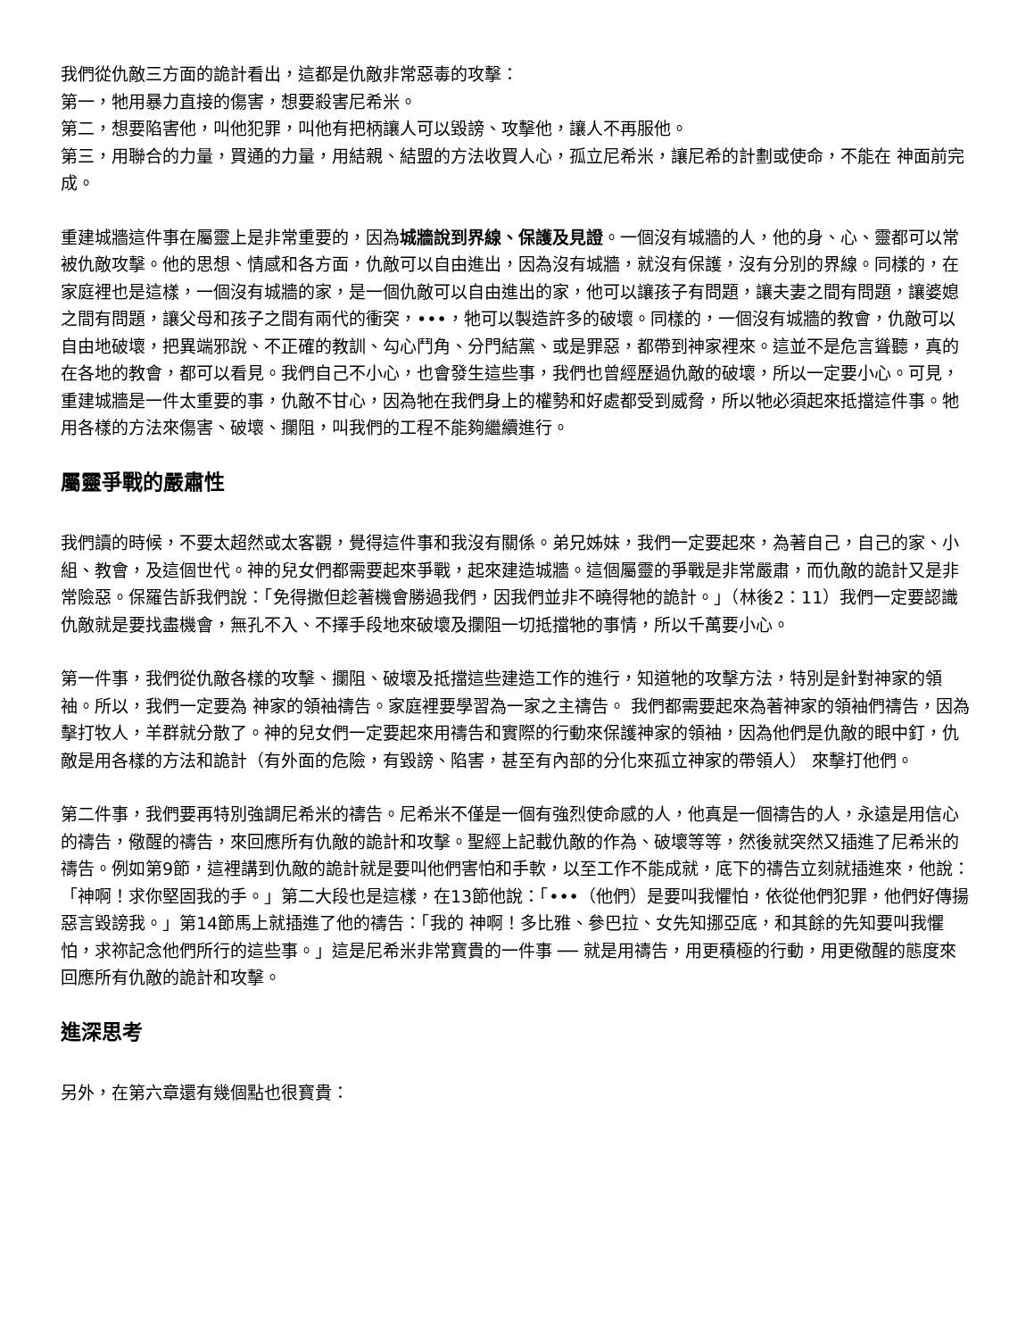我們從仇敵三方面的詭計看出，這都是仇敵非常惡毒的攻擊：
第一，牠用暴力直接的傷害，想要殺害尼希米。
第二，想要陷害他，叫他犯罪，叫他有把柄讓人可以毀謗、攻擊他，讓人不再服他。
第三，用聯合的力量，買通的力量，用結親、結盟的方法收買人心，孤立尼希米，讓尼希的計劃或使命，不能在 神面前完成。
重建城牆這件事在屬靈上是非常重要的，因為城牆說到界線、保護及見證。一個沒有城牆的人，他的身、心、靈都可以常被仇敵攻擊。他的思想、情感和各方面，仇敵可以自由進出，因為沒有城牆，就沒有保護，沒有分別的界線。同樣的，在家庭裡也是這樣，一個沒有城牆的家，是一個仇敵可以自由進出的家，他可以讓孩子有問題，讓夫妻之間有問題，讓婆媳之間有問題，讓父母和孩子之間有兩代的衝突，•••，牠可以製造許多的破壞。同樣的，一個沒有城牆的教會，仇敵可以自由地破壞，把異端邪說、不正確的教訓、勾心鬥角、分門結黨、或是罪惡，都帶到神家裡來。這並不是危言聳聽，真的在各地的教會，都可以看見。我們自己不小心，也會發生這些事，我們也曾經歷過仇敵的破壞，所以一定要小心。可見，重建城牆是一件太重要的事，仇敵不甘心，因為牠在我們身上的權勢和好處都受到威脅，所以牠必須起來抵擋這件事。牠用各樣的方法來傷害、破壞、攔阻，叫我們的工程不能夠繼續進行。
屬靈爭戰的嚴肅性
我們讀的時候，不要太超然或太客觀，覺得這件事和我沒有關係。弟兄姊妹，我們一定要起來，為著自己，自己的家、小組、教會，及這個世代。神的兒女們都需要起來爭戰，起來建造城牆。這個屬靈的爭戰是非常嚴肅，而仇敵的詭計又是非常險惡。保羅告訴我們說：「免得撒但趁著機會勝過我們，因我們並非不曉得牠的詭計。」（林後2：11）我們一定要認識仇敵就是要找盡機會，無孔不入、不擇手段地來破壞及攔阻一切抵擋牠的事情，所以千萬要小心。
第一件事，我們從仇敵各樣的攻擊、攔阻、破壞及抵擋這些建造工作的進行，知道牠的攻擊方法，特別是針對神家的領袖。所以，我們一定要為 神家的領袖禱告。家庭裡要學習為一家之主禱告。 我們都需要起來為著神家的領袖們禱告，因為擊打牧人，羊群就分散了。神的兒女們一定要起來用禱告和實際的行動來保護神家的領袖，因為他們是仇敵的眼中釘，仇敵是用各樣的方法和詭計（有外面的危險，有毀謗、陷害，甚至有內部的分化來孤立神家的帶領人） 來擊打他們。
第二件事，我們要再特別強調尼希米的禱告。尼希米不僅是一個有強烈使命感的人，他真是一個禱告的人，永遠是用信心的禱告，儆醒的禱告，來回應所有仇敵的詭計和攻擊。聖經上記載仇敵的作為、破壞等等，然後就突然又插進了尼希米的禱告。例如第9節，這裡講到仇敵的詭計就是要叫他們害怕和手軟，以至工作不能成就，底下的禱告立刻就插進來，他說：「神啊！求你堅固我的手。」第二大段也是這樣，在13節他說：「•••（他們）是要叫我懼怕，依從他們犯罪，他們好傳揚惡言毀謗我。」第14節馬上就插進了他的禱告：「我的 神啊！多比雅、參巴拉、女先知挪亞底，和其餘的先知要叫我懼怕，求祢記念他們所行的這些事。」這是尼希米非常寶貴的一件事 ── 就是用禱告，用更積極的行動，用更儆醒的態度來回應所有仇敵的詭計和攻擊。
進深思考
另外，在第六章還有幾個點也很寶貴：